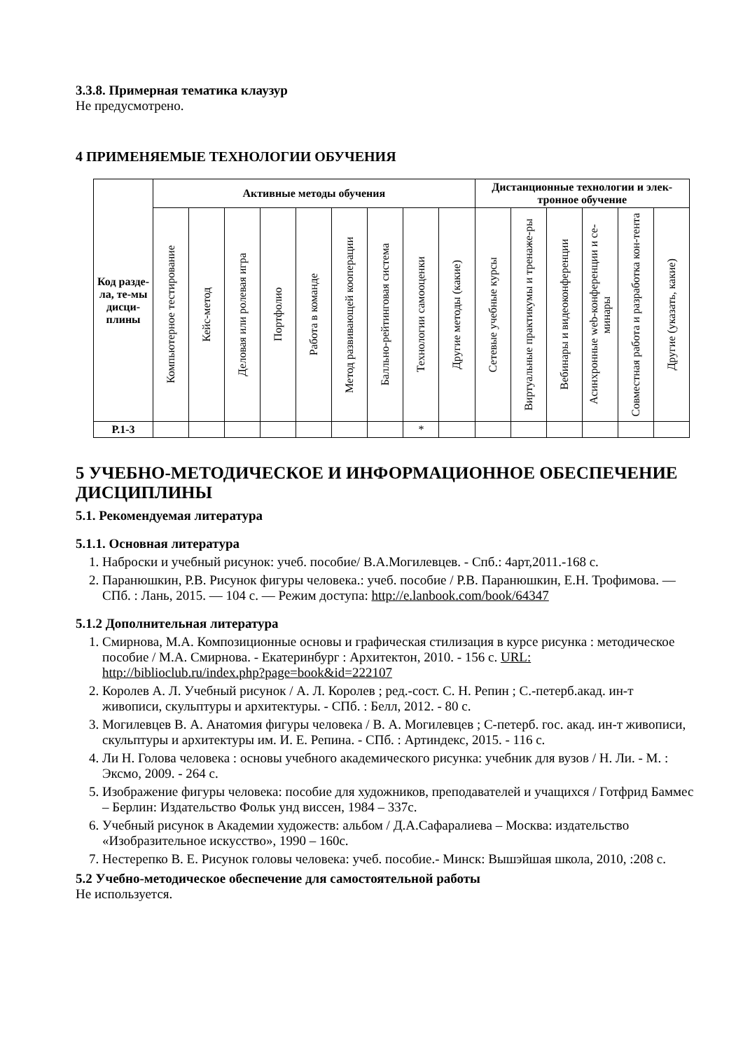3.3.8. Примерная тематика клаузур
Не предусмотрено.
4 ПРИМЕНЯЕМЫЕ ТЕХНОЛОГИИ ОБУЧЕНИЯ
| Код разде-ла, те-мы дисци-плины | Активные методы обучения | | | | | | | | | Дистанционные технологии и элек-тронное обучение | | | | | |
| --- | --- | --- | --- | --- | --- | --- | --- | --- | --- | --- | --- | --- | --- | --- | --- |
| | Компьютерное тестирование | Кейс-метод | Деловая или ролевая игра | Портфолио | Работа в команде | Метод развивающей кооперации | Балльно-рейтинговая система | Технологии самооценки | Другие методы (какие) | Сетевые учебные курсы | Виртуальные практикумы и тренаже-ры | Вебинары и видеоконференции | Асинхронные web-конференции и се-минары | Совместная работа и разработка кон-тента | Другие (указать, какие) |
| Р.1-3 | | | | | | | | * | | | | | | | |
5 УЧЕБНО-МЕТОДИЧЕСКОЕ И ИНФОРМАЦИОННОЕ ОБЕСПЕЧЕНИЕ ДИСЦИПЛИНЫ
5.1. Рекомендуемая литература
5.1.1. Основная литература
1. Наброски и учебный рисунок: учеб. пособие/ В.А.Могилевцев. - Спб.: 4арт,2011.-168 с.
2. Паранюшкин, Р.В. Рисунок фигуры человека.: учеб. пособие / Р.В. Паранюшкин, Е.Н. Трофимова. — СПб. : Лань, 2015. — 104 с. — Режим доступа: http://e.lanbook.com/book/64347
5.1.2 Дополнительная литература
1. Смирнова, М.А. Композиционные основы и графическая стилизация в курсе рисунка : методическое пособие / М.А. Смирнова. - Екатеринбург : Архитектон, 2010. - 156 с. URL: http://biblioclub.ru/index.php?page=book&id=222107
2. Королев А. Л. Учебный рисунок / А. Л. Королев ; ред.-сост. С. Н. Репин ; С.-петерб.акад. ин-т живописи, скульптуры и архитектуры. - СПб. : Белл, 2012. - 80 с.
3. Могилевцев В. А. Анатомия фигуры человека / В. А. Могилевцев ; С-петерб. гос. акад. ин-т живописи, скульптуры и архитектуры им. И. Е. Репина. - СПб. : Артиндекс, 2015. - 116 с.
4. Ли Н. Голова человека : основы учебного академического рисунка: учебник для вузов / Н. Ли. - М. : Эксмо, 2009. - 264 с.
5. Изображение фигуры человека: пособие для художников, преподавателей и учащихся / Готфрид Баммес – Берлин: Издательство Фольк унд виссен, 1984 – 337с.
6. Учебный рисунок в Академии художеств: альбом / Д.А.Сафаралиева – Москва: издательство «Изобразительное искусство», 1990 – 160с.
7. Нестерепко В. Е. Рисунок головы человека: учеб. пособие.- Минск: Вышэйшая школа, 2010, :208 с.
5.2 Учебно-методическое обеспечение для самостоятельной работы
Не используется.